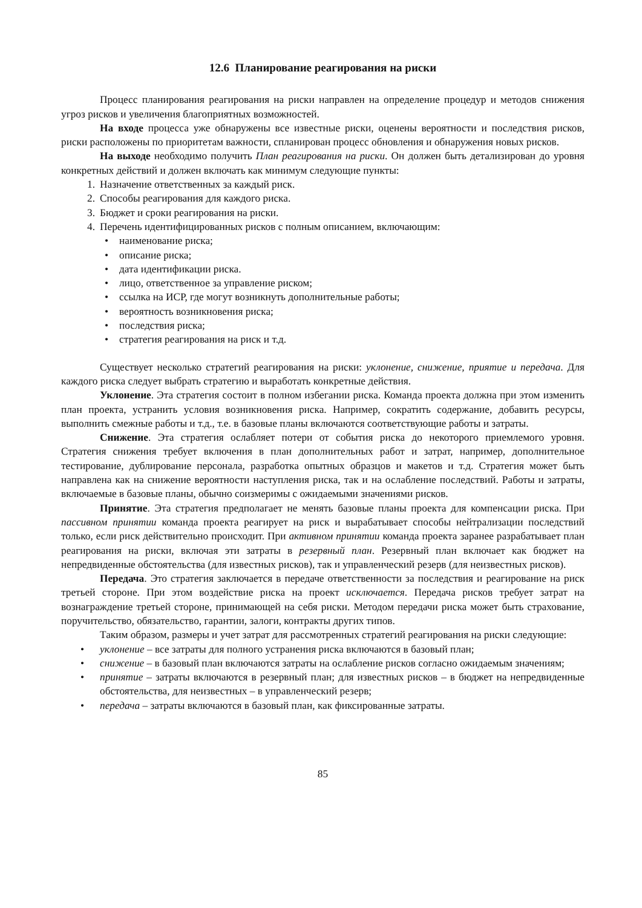12.6 Планирование реагирования на риски
Процесс планирования реагирования на риски направлен на определение процедур и методов снижения угроз рисков и увеличения благоприятных возможностей.
На входе процесса уже обнаружены все известные риски, оценены вероятности и последствия рисков, риски расположены по приоритетам важности, спланирован процесс обновления и обнаружения новых рисков.
На выходе необходимо получить План реагирования на риски. Он должен быть детализирован до уровня конкретных действий и должен включать как минимум следующие пункты:
1. Назначение ответственных за каждый риск.
2. Способы реагирования для каждого риска.
3. Бюджет и сроки реагирования на риски.
4. Перечень идентифицированных рисков с полным описанием, включающим:
• наименование риска;
• описание риска;
• дата идентификации риска.
• лицо, ответственное за управление риском;
• ссылка на ИСР, где могут возникнуть дополнительные работы;
• вероятность возникновения риска;
• последствия риска;
• стратегия реагирования на риск и т.д.
Существует несколько стратегий реагирования на риски: уклонение, снижение, приятие и передача. Для каждого риска следует выбрать стратегию и выработать конкретные действия.
Уклонение. Эта стратегия состоит в полном избегании риска. Команда проекта должна при этом изменить план проекта, устранить условия возникновения риска. Например, сократить содержание, добавить ресурсы, выполнить смежные работы и т.д., т.е. в базовые планы включаются соответствующие работы и затраты.
Снижение. Эта стратегия ослабляет потери от события риска до некоторого приемлемого уровня. Стратегия снижения требует включения в план дополнительных работ и затрат, например, дополнительное тестирование, дублирование персонала, разработка опытных образцов и макетов и т.д. Стратегия может быть направлена как на снижение вероятности наступления риска, так и на ослабление последствий. Работы и затраты, включаемые в базовые планы, обычно соизмеримы с ожидаемыми значениями рисков.
Принятие. Эта стратегия предполагает не менять базовые планы проекта для компенсации риска. При пассивном принятии команда проекта реагирует на риск и вырабатывает способы нейтрализации последствий только, если риск действительно происходит. При активном принятии команда проекта заранее разрабатывает план реагирования на риски, включая эти затраты в резервный план. Резервный план включает как бюджет на непредвиденные обстоятельства (для известных рисков), так и управленческий резерв (для неизвестных рисков).
Передача. Это стратегия заключается в передаче ответственности за последствия и реагирование на риск третьей стороне. При этом воздействие риска на проект исключается. Передача рисков требует затрат на вознаграждение третьей стороне, принимающей на себя риски. Методом передачи риска может быть страхование, поручительство, обязательство, гарантии, залоги, контракты других типов.
Таким образом, размеры и учет затрат для рассмотренных стратегий реагирования на риски следующие:
• уклонение – все затраты для полного устранения риска включаются в базовый план;
• снижение – в базовый план включаются затраты на ослабление рисков согласно ожидаемым значениям;
• принятие – затраты включаются в резервный план; для известных рисков – в бюджет на непредвиденные обстоятельства, для неизвестных – в управленческий резерв;
• передача – затраты включаются в базовый план, как фиксированные затраты.
85